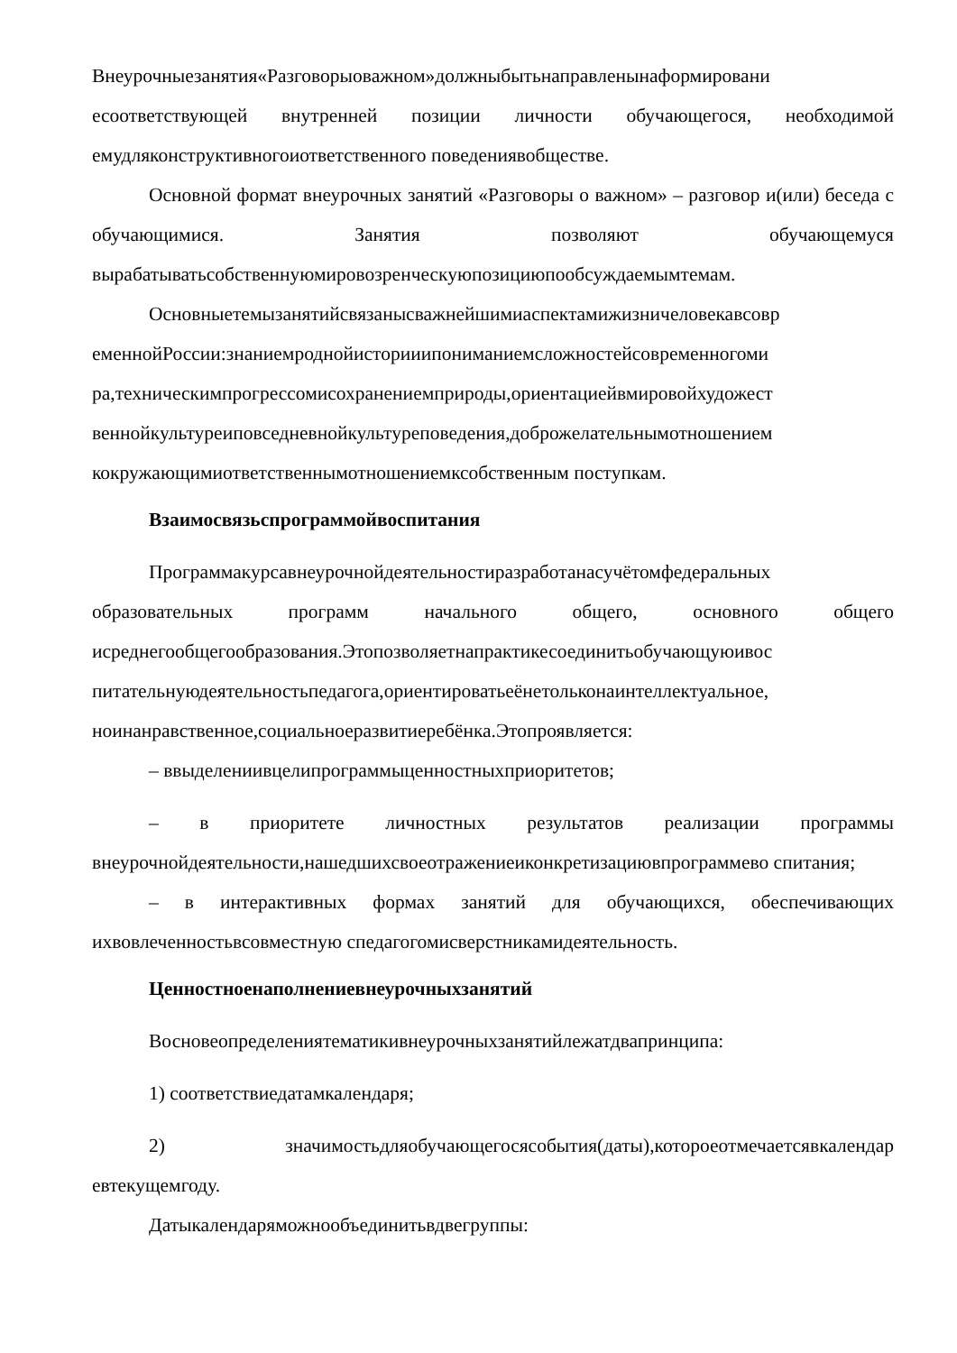Внеурочныезанятия«Разговорыоважном»должныбытьнаправленынаформировани есоответствующей внутренней позиции личности обучающегося, необходимой емудляконструктивногоиответственного поведениявобществе.
Основной формат внеурочных занятий «Разговоры о важном» – разговор и(или) беседа с обучающимися. Занятия позволяют обучающемуся вырабатыватьсобственнуюмировозренческуюпозициюпообсуждаемымтемам.
Основныетемызанятийсвязанысважнейшимиаспектамижизничеловекавсовр еменнойРоссии:знаниемроднойисторииипониманиемсложностейсовременногоми ра,техническимпрогрессомисохранениемприроды,ориентациейвмировойхудожест веннойкультуреиповседневнойкультуреповедения,доброжелательнымотношением кокружающимиответственнымотношениемксобственным поступкам.
Взаимосвязьспрограммойвоспитания
Программакурсавнеурочнойдеятельностиразработанасучётомфедеральных образовательных программ начального общего, основного общего исреднегообщегообразования.Этопозволяетнапрактикесоединитьобучающуюивос питательнуюдеятельностьпедагога,ориентироватьеёнетольконаинтеллектуальное, ноинанравственное,социальноеразвитиеребёнка.Этопроявляется:
– ввыделениивцелипрограммыценностныхприоритетов;
– в приоритете личностных результатов реализации программы внеурочнойдеятельности,нашедшихсвоеотражениеиконкретизациювпрограммево спитания;
– в интерактивных формах занятий для обучающихся, обеспечивающих ихвовлеченностьвсовместную спедагогомисверстникамидеятельность.
Ценностноенаполнениевнеурочныхзанятий
Восновеопределениятематикивнеурочныхзанятийлежатдвапринципа:
1) соответствиедатамкалендаря;
2) значимостьдляобучающегосясобытия(даты),котороеотмечаетсявкалендар евтекущемгоду.
Датыкалендаряможнообъединитьвдвегруппы: